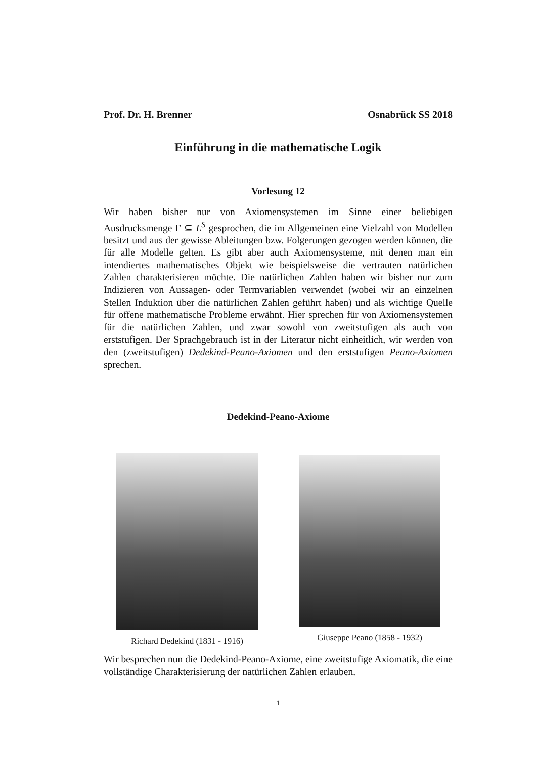Prof. Dr. H. Brenner Osnabrück SS 2018
Einführung in die mathematische Logik
Vorlesung 12
Wir haben bisher nur von Axiomensystemen im Sinne einer beliebigen Ausdrucksmenge Γ ⊆ L<sup>S</sup> gesprochen, die im Allgemeinen eine Vielzahl von Modellen besitzt und aus der gewisse Ableitungen bzw. Folgerungen gezogen werden können, die für alle Modelle gelten. Es gibt aber auch Axiomensysteme, mit denen man ein intendiertes mathematisches Objekt wie beispielsweise die vertrauten natürlichen Zahlen charakterisieren möchte. Die natürlichen Zahlen haben wir bisher nur zum Indizieren von Aussagen- oder Termvariablen verwendet (wobei wir an einzelnen Stellen Induktion über die natürlichen Zahlen geführt haben) und als wichtige Quelle für offene mathematische Probleme erwähnt. Hier sprechen für von Axiomensystemen für die natürlichen Zahlen, und zwar sowohl von zweitstufigen als auch von erststufigen. Der Sprachgebrauch ist in der Literatur nicht einheitlich, wir werden von den (zweitstufigen) Dedekind-Peano-Axiomen und den erststufigen Peano-Axiomen sprechen.
Dedekind-Peano-Axiome
Richard Dedekind (1831 - 1916) Giuseppe Peano (1858 - 1932)
Wir besprechen nun die Dedekind-Peano-Axiome, eine zweitstufige Axiomatik, die eine vollständige Charakterisierung der natürlichen Zahlen erlauben.
1